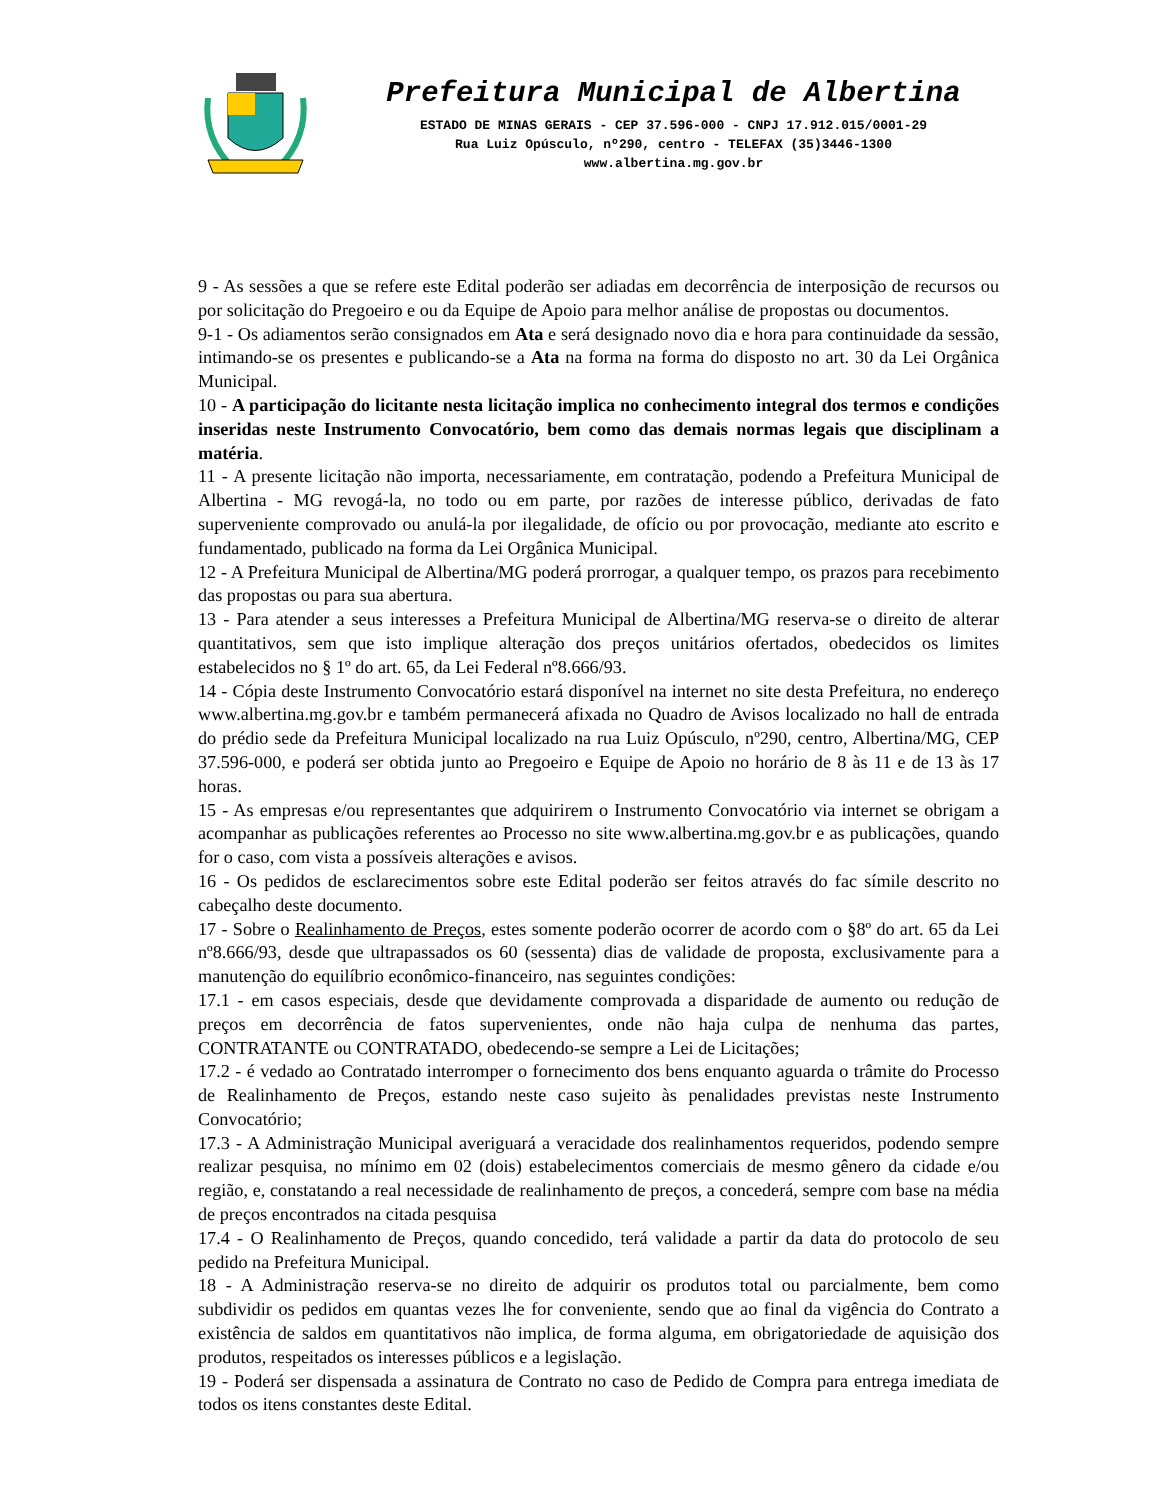Prefeitura Municipal de Albertina
ESTADO DE MINAS GERAIS - CEP 37.596-000 - CNPJ 17.912.015/0001-29
Rua Luiz Opúsculo, nº290, centro - TELEFAX (35)3446-1300
www.albertina.mg.gov.br
9 - As sessões a que se refere este Edital poderão ser adiadas em decorrência de interposição de recursos ou por solicitação do Pregoeiro e ou da Equipe de Apoio para melhor análise de propostas ou documentos.
9-1 - Os adiamentos serão consignados em Ata e será designado novo dia e hora para continuidade da sessão, intimando-se os presentes e publicando-se a Ata na forma na forma do disposto no art. 30 da Lei Orgânica Municipal.
10 - A participação do licitante nesta licitação implica no conhecimento integral dos termos e condições inseridas neste Instrumento Convocatório, bem como das demais normas legais que disciplinam a matéria.
11 - A presente licitação não importa, necessariamente, em contratação, podendo a Prefeitura Municipal de Albertina - MG revogá-la, no todo ou em parte, por razões de interesse público, derivadas de fato superveniente comprovado ou anulá-la por ilegalidade, de ofício ou por provocação, mediante ato escrito e fundamentado, publicado na forma da Lei Orgânica Municipal.
12 - A Prefeitura Municipal de Albertina/MG poderá prorrogar, a qualquer tempo, os prazos para recebimento das propostas ou para sua abertura.
13 - Para atender a seus interesses a Prefeitura Municipal de Albertina/MG reserva-se o direito de alterar quantitativos, sem que isto implique alteração dos preços unitários ofertados, obedecidos os limites estabelecidos no § 1º do art. 65, da Lei Federal nº8.666/93.
14 - Cópia deste Instrumento Convocatório estará disponível na internet no site desta Prefeitura, no endereço www.albertina.mg.gov.br e também permanecerá afixada no Quadro de Avisos localizado no hall de entrada do prédio sede da Prefeitura Municipal localizado na rua Luiz Opúsculo, nº290, centro, Albertina/MG, CEP 37.596-000, e poderá ser obtida junto ao Pregoeiro e Equipe de Apoio no horário de 8 às 11 e de 13 às 17 horas.
15 - As empresas e/ou representantes que adquirirem o Instrumento Convocatório via internet se obrigam a acompanhar as publicações referentes ao Processo no site www.albertina.mg.gov.br e as publicações, quando for o caso, com vista a possíveis alterações e avisos.
16 - Os pedidos de esclarecimentos sobre este Edital poderão ser feitos através do fac símile descrito no cabeçalho deste documento.
17 - Sobre o Realinhamento de Preços, estes somente poderão ocorrer de acordo com o §8º do art. 65 da Lei nº8.666/93, desde que ultrapassados os 60 (sessenta) dias de validade de proposta, exclusivamente para a manutenção do equilíbrio econômico-financeiro, nas seguintes condições:
17.1 - em casos especiais, desde que devidamente comprovada a disparidade de aumento ou redução de preços em decorrência de fatos supervenientes, onde não haja culpa de nenhuma das partes, CONTRATANTE ou CONTRATADO, obedecendo-se sempre a Lei de Licitações;
17.2 - é vedado ao Contratado interromper o fornecimento dos bens enquanto aguarda o trâmite do Processo de Realinhamento de Preços, estando neste caso sujeito às penalidades previstas neste Instrumento Convocatório;
17.3 - A Administração Municipal averiguará a veracidade dos realinhamentos requeridos, podendo sempre realizar pesquisa, no mínimo em 02 (dois) estabelecimentos comerciais de mesmo gênero da cidade e/ou região, e, constatando a real necessidade de realinhamento de preços, a concederá, sempre com base na média de preços encontrados na citada pesquisa
17.4 - O Realinhamento de Preços, quando concedido, terá validade a partir da data do protocolo de seu pedido na Prefeitura Municipal.
18 - A Administração reserva-se no direito de adquirir os produtos total ou parcialmente, bem como subdividir os pedidos em quantas vezes lhe for conveniente, sendo que ao final da vigência do Contrato a existência de saldos em quantitativos não implica, de forma alguma, em obrigatoriedade de aquisição dos produtos, respeitados os interesses públicos e a legislação.
19 - Poderá ser dispensada a assinatura de Contrato no caso de Pedido de Compra para entrega imediata de todos os itens constantes deste Edital.